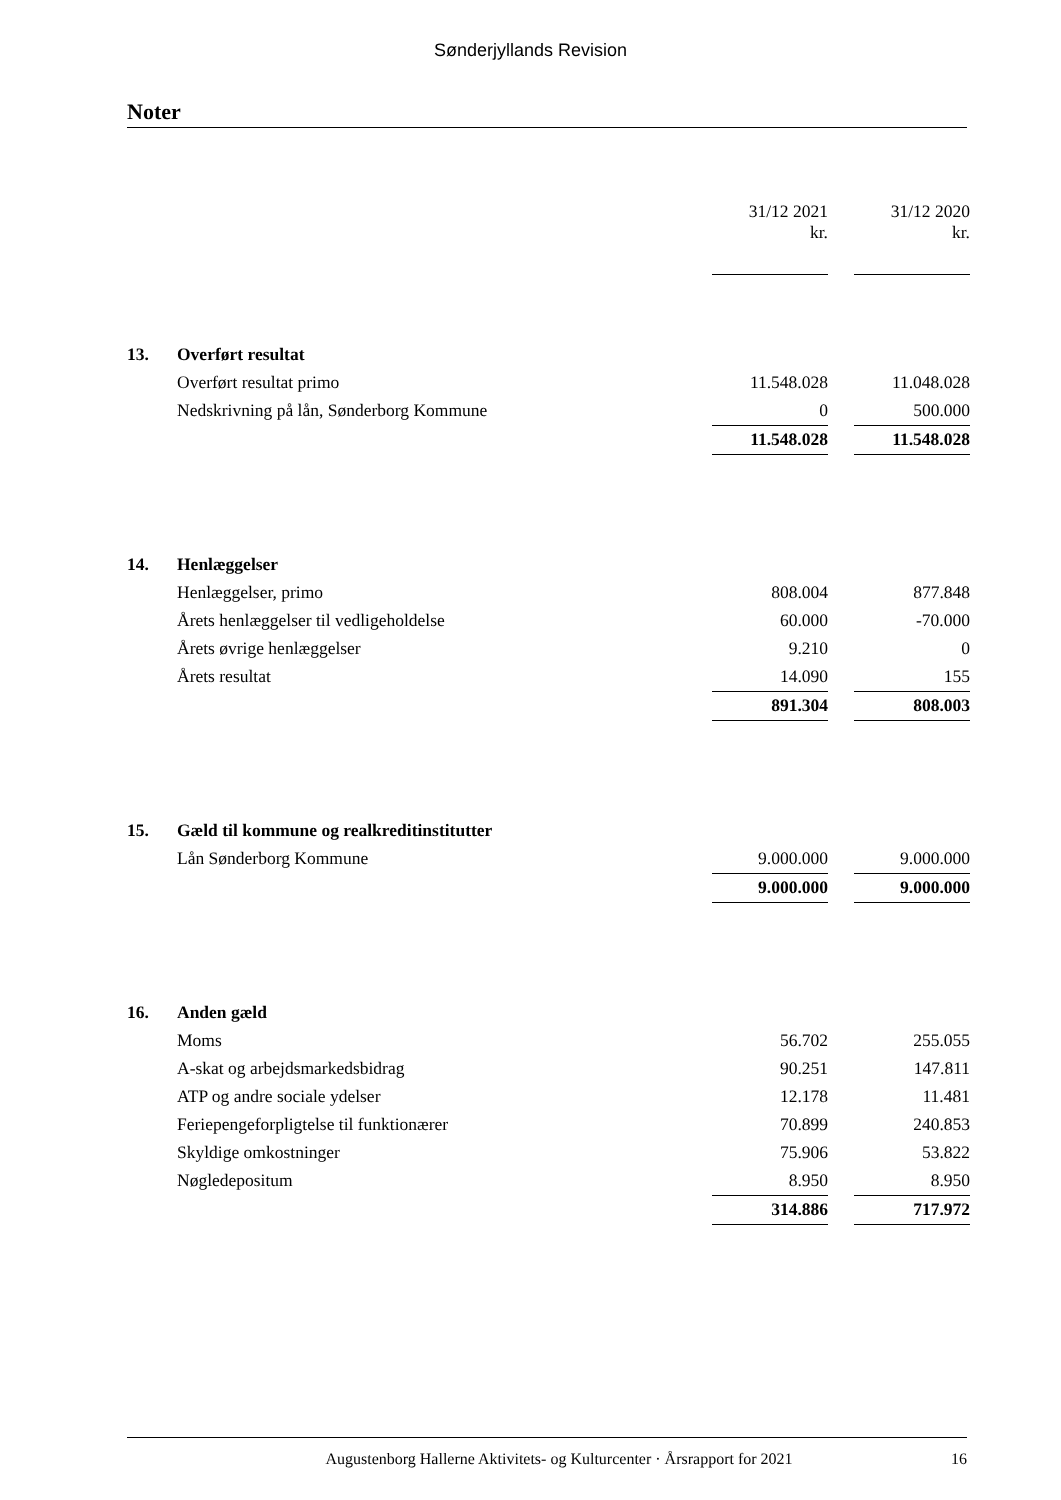Sønderjyllands Revision
Noter
| | | 31/12 2021 kr. | | 31/12 2020 kr. |
| 13. | Overført resultat | | | |
| | Overført resultat primo | 11.548.028 | | 11.048.028 |
| | Nedskrivning på lån, Sønderborg Kommune | 0 | | 500.000 |
| | | 11.548.028 | | 11.548.028 |
| 14. | Henlæggelser | | | |
| | Henlæggelser, primo | 808.004 | | 877.848 |
| | Årets henlæggelser til vedligeholdelse | 60.000 | | -70.000 |
| | Årets øvrige henlæggelser | 9.210 | | 0 |
| | Årets resultat | 14.090 | | 155 |
| | | 891.304 | | 808.003 |
| 15. | Gæld til kommune og realkreditinstitutter | | | |
| | Lån Sønderborg Kommune | 9.000.000 | | 9.000.000 |
| | | 9.000.000 | | 9.000.000 |
| 16. | Anden gæld | | | |
| | Moms | 56.702 | | 255.055 |
| | A-skat og arbejdsmarkedsbidrag | 90.251 | | 147.811 |
| | ATP og andre sociale ydelser | 12.178 | | 11.481 |
| | Feriepengeforpligtelse til funktionærer | 70.899 | | 240.853 |
| | Skyldige omkostninger | 75.906 | | 53.822 |
| | Nøgledepositum | 8.950 | | 8.950 |
| | | 314.886 | | 717.972 |
Augustenborg Hallerne Aktivitets- og Kulturcenter · Årsrapport for 2021 16